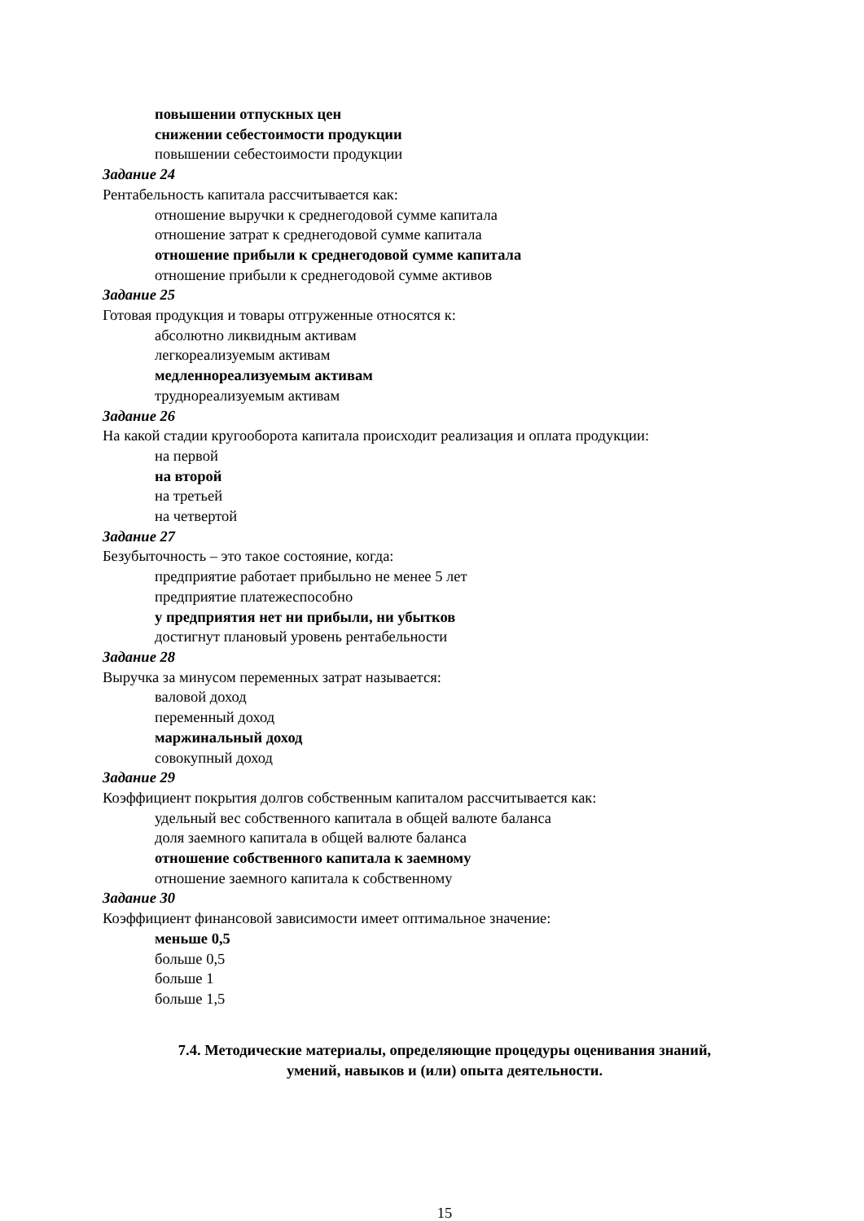повышении отпускных цен
снижении себестоимости продукции
повышении себестоимости продукции
Задание 24
Рентабельность капитала рассчитывается как:
отношение выручки к среднегодовой сумме капитала
отношение затрат к среднегодовой сумме капитала
отношение прибыли к среднегодовой сумме капитала
отношение прибыли к среднегодовой сумме активов
Задание 25
Готовая продукция и товары отгруженные относятся к:
абсолютно ликвидным активам
легкореализуемым активам
медленнореализуемым активам
труднореализуемым активам
Задание 26
На какой стадии кругооборота капитала происходит реализация и оплата продукции:
на первой
на второй
на третьей
на четвертой
Задание 27
Безубыточность – это такое состояние, когда:
предприятие работает прибыльно не менее 5 лет
предприятие платежеспособно
у предприятия нет ни прибыли, ни убытков
достигнут плановый уровень рентабельности
Задание 28
Выручка за минусом переменных затрат называется:
валовой доход
переменный доход
маржинальный доход
совокупный доход
Задание 29
Коэффициент покрытия долгов собственным капиталом рассчитывается как:
удельный вес собственного капитала в общей валюте баланса
доля заемного капитала в общей валюте баланса
отношение собственного капитала к заемному
отношение заемного капитала к собственному
Задание 30
Коэффициент финансовой зависимости имеет оптимальное значение:
меньше 0,5
больше 0,5
больше 1
больше 1,5
7.4. Методические материалы, определяющие процедуры оценивания знаний,
умений, навыков и (или) опыта деятельности.
15